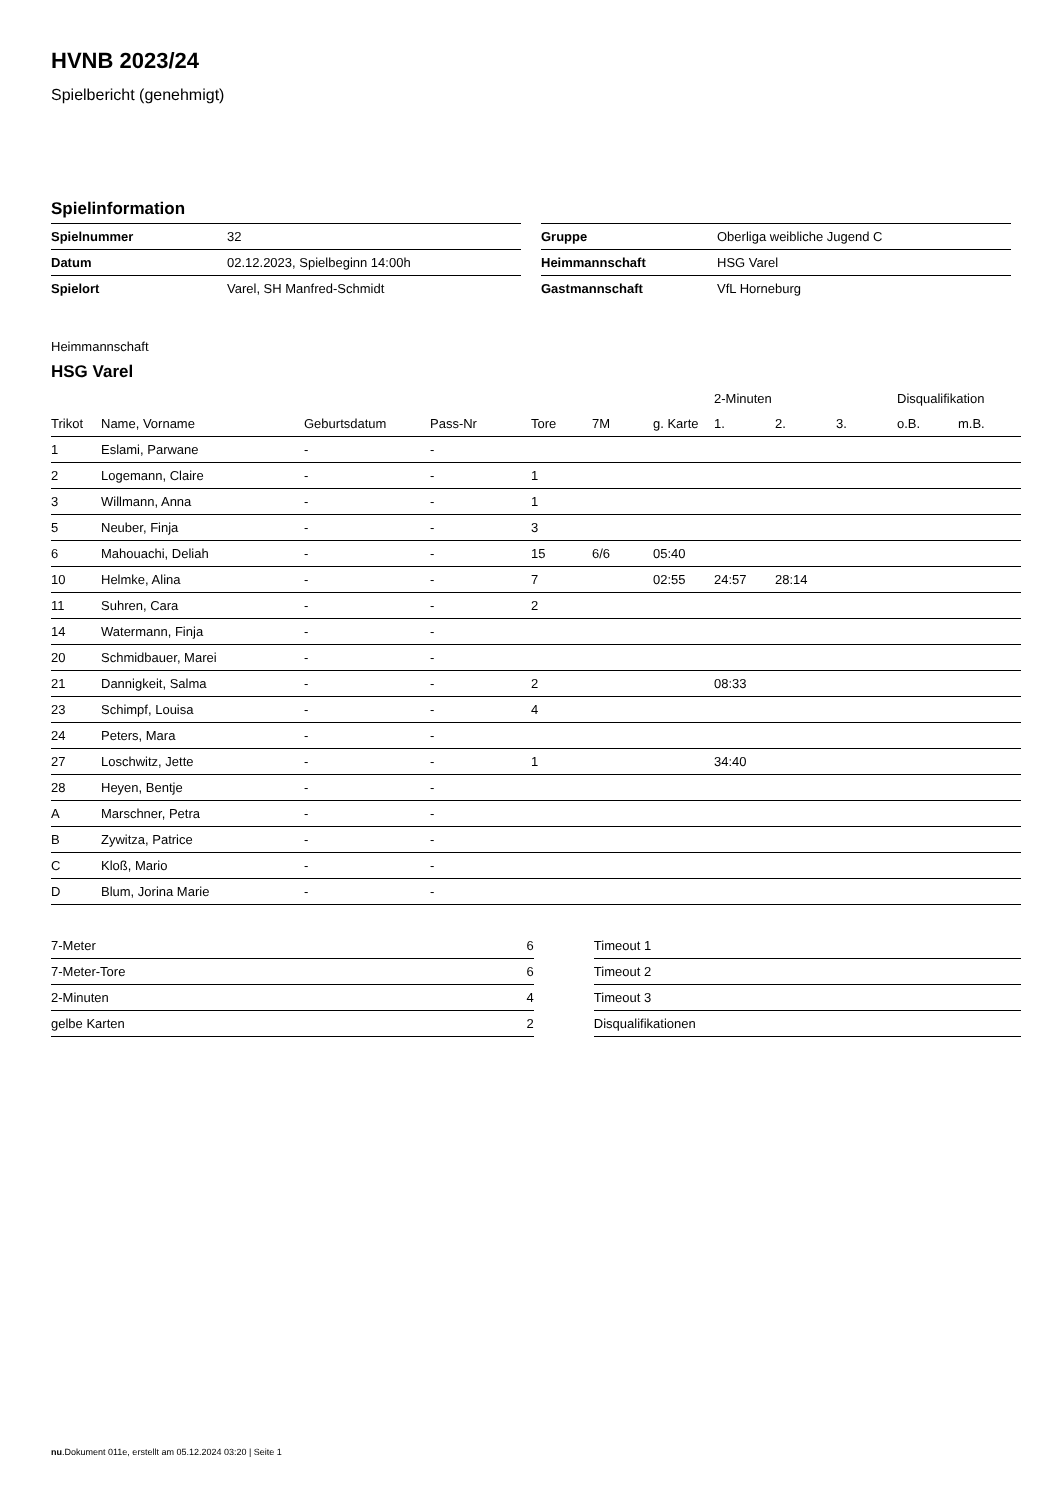HVNB 2023/24
Spielbericht (genehmigt)
Spielinformation
| Spielnummer | 32 |
| Datum | 02.12.2023, Spielbeginn 14:00h |
| Spielort | Varel, SH Manfred-Schmidt |
| Gruppe | Oberliga weibliche Jugend C |
| Heimmannschaft | HSG Varel |
| Gastmannschaft | VfL Horneburg |
Heimmannschaft
HSG Varel
| | | | | | | | 2-Minuten | | | Disqualifikation | |
| --- | --- | --- | --- | --- | --- | --- | --- | --- | --- | --- | --- |
| Trikot | Name, Vorname | Geburtsdatum | Pass-Nr | Tore | 7M | g. Karte | 1. | 2. | 3. | o.B. | m.B. |
| 1 | Eslami, Parwane | - | - | | | | | | | | |
| 2 | Logemann, Claire | - | - | 1 | | | | | | | |
| 3 | Willmann, Anna | - | - | 1 | | | | | | | |
| 5 | Neuber, Finja | - | - | 3 | | | | | | | |
| 6 | Mahouachi, Deliah | - | - | 15 | 6/6 | 05:40 | | | | | |
| 10 | Helmke, Alina | - | - | 7 | | 02:55 | 24:57 | 28:14 | | | |
| 11 | Suhren, Cara | - | - | 2 | | | | | | | |
| 14 | Watermann, Finja | - | - | | | | | | | | |
| 20 | Schmidbauer, Marei | - | - | | | | | | | | |
| 21 | Dannigkeit, Salma | - | - | 2 | | | 08:33 | | | | |
| 23 | Schimpf, Louisa | - | - | 4 | | | | | | | |
| 24 | Peters, Mara | - | - | | | | | | | | |
| 27 | Loschwitz, Jette | - | - | 1 | | | 34:40 | | | | |
| 28 | Heyen, Bentje | - | - | | | | | | | | |
| A | Marschner, Petra | - | - | | | | | | | | |
| B | Zywitza, Patrice | - | - | | | | | | | | |
| C | Kloß, Mario | - | - | | | | | | | | |
| D | Blum, Jorina Marie | - | - | | | | | | | | |
| 7-Meter | 6 |
| 7-Meter-Tore | 6 |
| 2-Minuten | 4 |
| gelbe Karten | 2 |
| Timeout 1 |
| Timeout 2 |
| Timeout 3 |
| Disqualifikationen |
nu.Dokument 011e, erstellt am 05.12.2024 03:20 | Seite 1